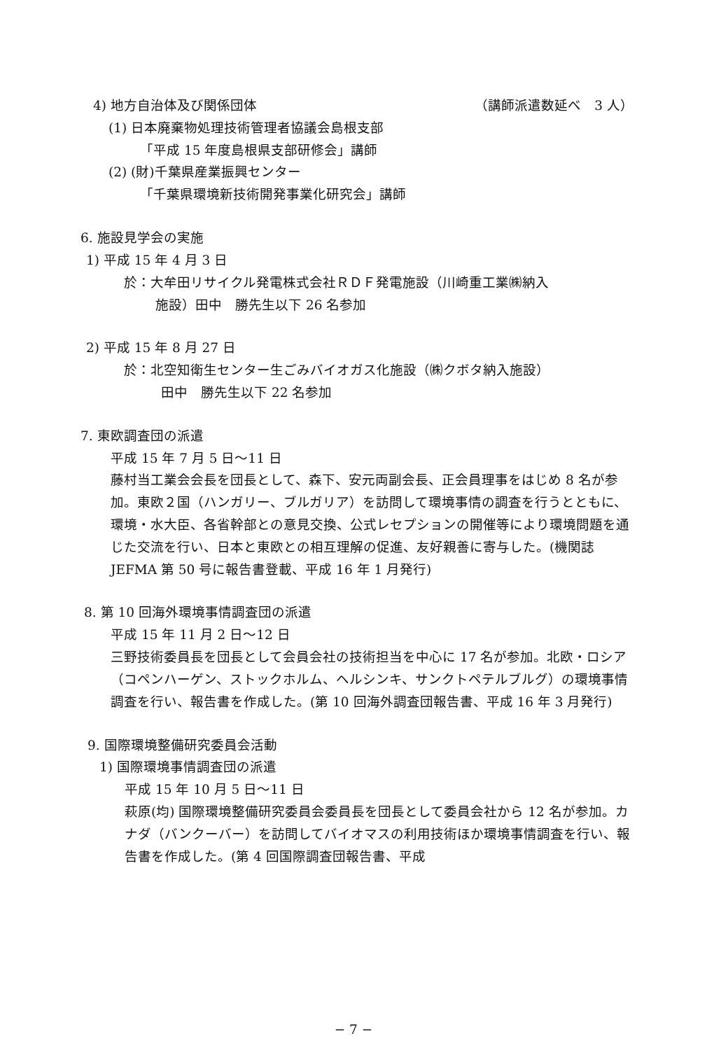4) 地方自治体及び関係団体 （講師派遣数延べ　3 人）
(1) 日本廃棄物処理技術管理者協議会島根支部
「平成 15 年度島根県支部研修会」講師
(2) (財)千葉県産業振興センター
「千葉県環境新技術開発事業化研究会」講師
6. 施設見学会の実施
1) 平成 15 年 4 月 3 日
於：大牟田リサイクル発電株式会社ＲＤＦ発電施設（川崎重工業㈱納入
施設）田中　勝先生以下 26 名参加
2) 平成 15 年 8 月 27 日
於：北空知衛生センター生ごみバイオガス化施設（㈱クボタ納入施設）
田中　勝先生以下 22 名参加
7. 東欧調査団の派遣
平成 15 年 7 月 5 日〜11 日
藤村当工業会会長を団長として、森下、安元両副会長、正会員理事をはじめ 8 名が参加。東欧２国（ハンガリー、ブルガリア）を訪問して環境事情の調査を行うとともに、環境・水大臣、各省幹部との意見交換、公式レセプションの開催等により環境問題を通じた交流を行い、日本と東欧との相互理解の促進、友好親善に寄与した。(機関誌 JEFMA 第 50 号に報告書登載、平成 16 年 1 月発行)
8. 第 10 回海外環境事情調査団の派遣
平成 15 年 11 月 2 日〜12 日
三野技術委員長を団長として会員会社の技術担当を中心に 17 名が参加。北欧・ロシア（コペンハーゲン、ストックホルム、ヘルシンキ、サンクトペテルブルグ）の環境事情調査を行い、報告書を作成した。(第 10 回海外調査団報告書、平成 16 年 3 月発行)
9. 国際環境整備研究委員会活動
1) 国際環境事情調査団の派遣
平成 15 年 10 月 5 日〜11 日
萩原(均) 国際環境整備研究委員会委員長を団長として委員会社から 12 名が参加。カナダ（バンクーバー）を訪問してバイオマスの利用技術ほか環境事情調査を行い、報告書を作成した。(第 4 回国際調査団報告書、平成
− 7 −